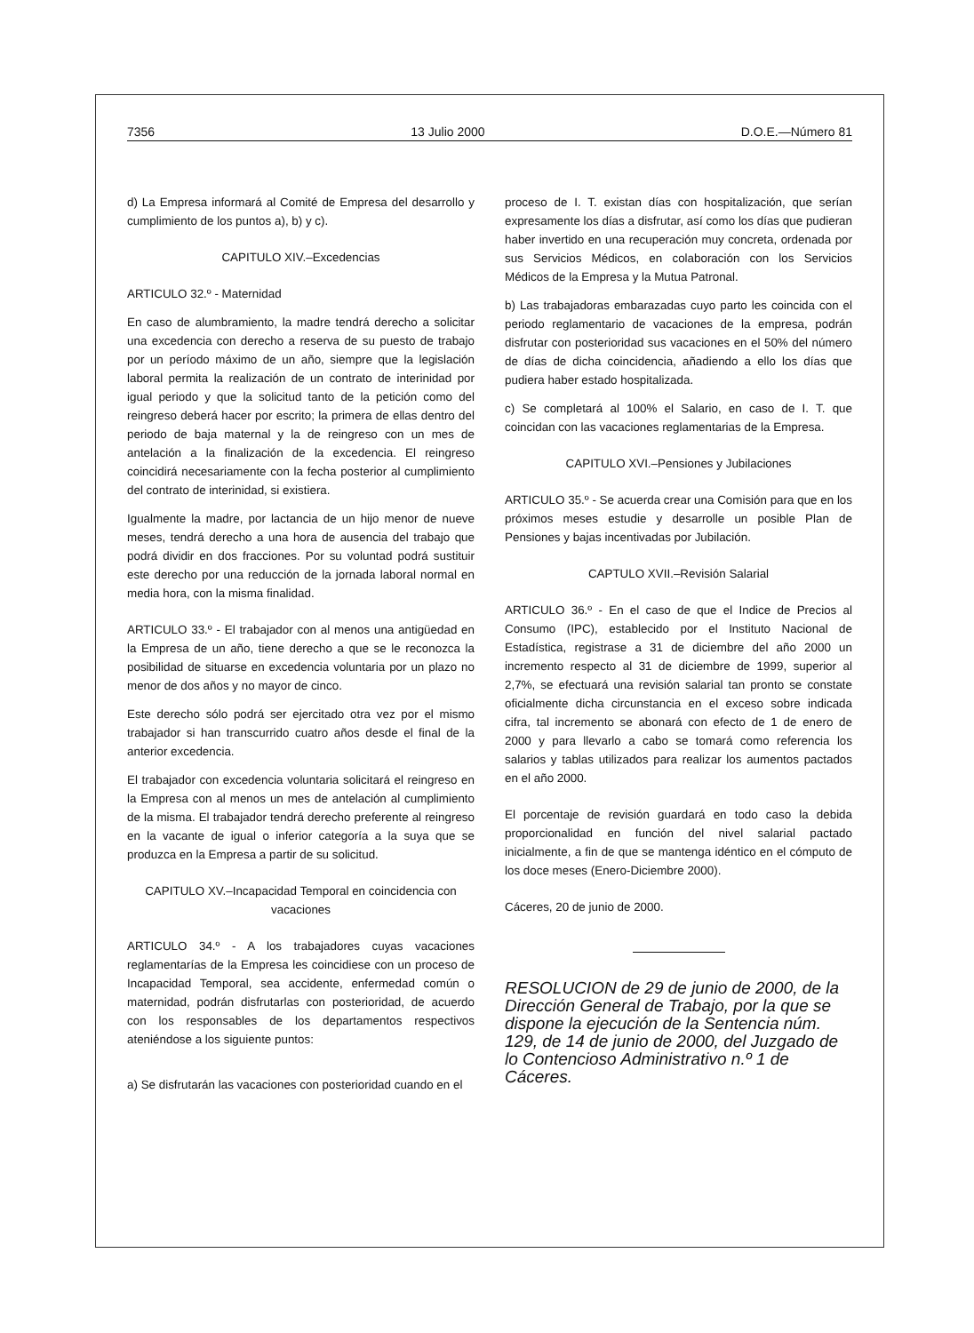7356 13 Julio 2000 D.O.E.—Número 81
d) La Empresa informará al Comité de Empresa del desarrollo y cumplimiento de los puntos a), b) y c).
CAPITULO XIV.–Excedencias
ARTICULO 32.º - Maternidad
En caso de alumbramiento, la madre tendrá derecho a solicitar una excedencia con derecho a reserva de su puesto de trabajo por un período máximo de un año, siempre que la legislación laboral permita la realización de un contrato de interinidad por igual periodo y que la solicitud tanto de la petición como del reingreso deberá hacer por escrito; la primera de ellas dentro del periodo de baja maternal y la de reingreso con un mes de antelación a la finalización de la excedencia. El reingreso coincidirá necesariamente con la fecha posterior al cumplimiento del contrato de interinidad, si existiera.
Igualmente la madre, por lactancia de un hijo menor de nueve meses, tendrá derecho a una hora de ausencia del trabajo que podrá dividir en dos fracciones. Por su voluntad podrá sustituir este derecho por una reducción de la jornada laboral normal en media hora, con la misma finalidad.
ARTICULO 33.º - El trabajador con al menos una antigüedad en la Empresa de un año, tiene derecho a que se le reconozca la posibilidad de situarse en excedencia voluntaria por un plazo no menor de dos años y no mayor de cinco.
Este derecho sólo podrá ser ejercitado otra vez por el mismo trabajador si han transcurrido cuatro años desde el final de la anterior excedencia.
El trabajador con excedencia voluntaria solicitará el reingreso en la Empresa con al menos un mes de antelación al cumplimiento de la misma. El trabajador tendrá derecho preferente al reingreso en la vacante de igual o inferior categoría a la suya que se produzca en la Empresa a partir de su solicitud.
CAPITULO XV.–Incapacidad Temporal en coincidencia con vacaciones
ARTICULO 34.º - A los trabajadores cuyas vacaciones reglamentarías de la Empresa les coincidiese con un proceso de Incapacidad Temporal, sea accidente, enfermedad común o maternidad, podrán disfrutarlas con posterioridad, de acuerdo con los responsables de los departamentos respectivos ateniéndose a los siguiente puntos:
a) Se disfrutarán las vacaciones con posterioridad cuando en el
proceso de I. T. existan días con hospitalización, que serían expresamente los días a disfrutar, así como los días que pudieran haber invertido en una recuperación muy concreta, ordenada por sus Servicios Médicos, en colaboración con los Servicios Médicos de la Empresa y la Mutua Patronal.
b) Las trabajadoras embarazadas cuyo parto les coincida con el periodo reglamentario de vacaciones de la empresa, podrán disfrutar con posterioridad sus vacaciones en el 50% del número de días de dicha coincidencia, añadiendo a ello los días que pudiera haber estado hospitalizada.
c) Se completará al 100% el Salario, en caso de I. T. que coincidan con las vacaciones reglamentarias de la Empresa.
CAPITULO XVI.–Pensiones y Jubilaciones
ARTICULO 35.º - Se acuerda crear una Comisión para que en los próximos meses estudie y desarrolle un posible Plan de Pensiones y bajas incentivadas por Jubilación.
CAPTULO XVII.–Revisión Salarial
ARTICULO 36.º - En el caso de que el Indice de Precios al Consumo (IPC), establecido por el Instituto Nacional de Estadística, registrase a 31 de diciembre del año 2000 un incremento respecto al 31 de diciembre de 1999, superior al 2,7%, se efectuará una revisión salarial tan pronto se constate oficialmente dicha circunstancia en el exceso sobre indicada cifra, tal incremento se abonará con efecto de 1 de enero de 2000 y para llevarlo a cabo se tomará como referencia los salarios y tablas utilizados para realizar los aumentos pactados en el año 2000.
El porcentaje de revisión guardará en todo caso la debida proporcionalidad en función del nivel salarial pactado inicialmente, a fin de que se mantenga idéntico en el cómputo de los doce meses (Enero-Diciembre 2000).
Cáceres, 20 de junio de 2000.
RESOLUCION de 29 de junio de 2000, de la Dirección General de Trabajo, por la que se dispone la ejecución de la Sentencia núm. 129, de 14 de junio de 2000, del Juzgado de lo Contencioso Administrativo n.º 1 de Cáceres.